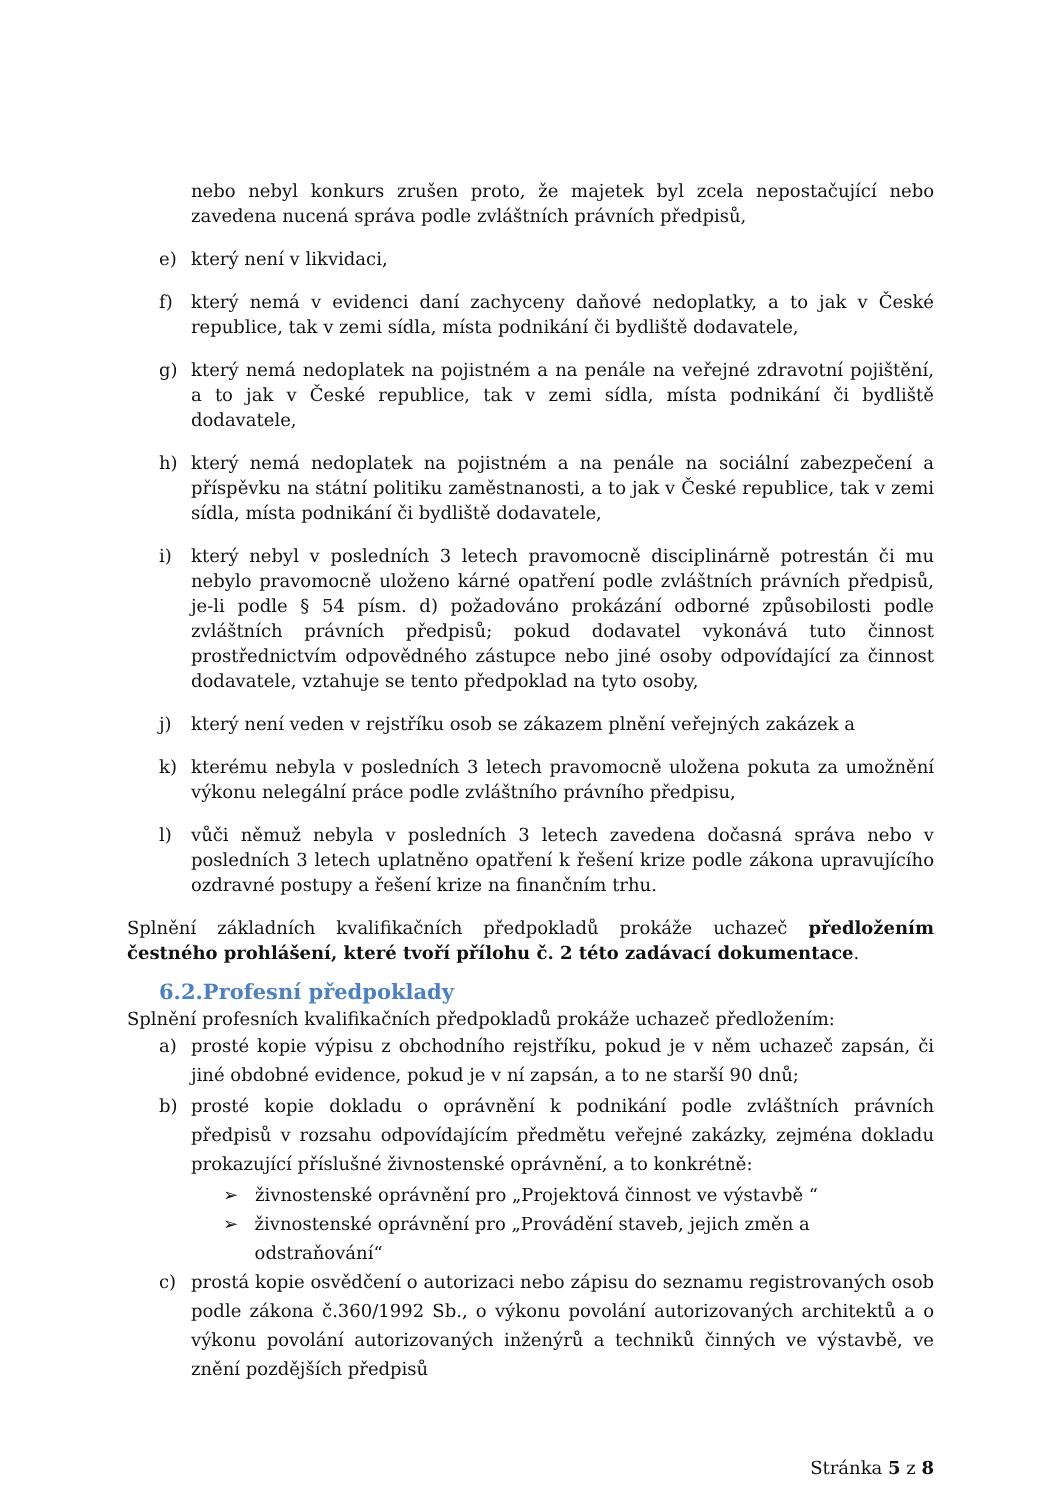nebo nebyl konkurs zrušen proto, že majetek byl zcela nepostačující nebo zavedena nucená správa podle zvláštních právních předpisů,
e) který není v likvidaci,
f) který nemá v evidenci daní zachyceny daňové nedoplatky, a to jak v České republice, tak v zemi sídla, místa podnikání či bydliště dodavatele,
g) který nemá nedoplatek na pojistném a na penále na veřejné zdravotní pojištění, a to jak v České republice, tak v zemi sídla, místa podnikání či bydliště dodavatele,
h) který nemá nedoplatek na pojistném a na penále na sociální zabezpečení a příspěvku na státní politiku zaměstnanosti, a to jak v České republice, tak v zemi sídla, místa podnikání či bydliště dodavatele,
i) který nebyl v posledních 3 letech pravomocně disciplinárně potrestán či mu nebylo pravomocně uloženo kárné opatření podle zvláštních právních předpisů, je-li podle § 54 písm. d) požadováno prokázání odborné způsobilosti podle zvláštních právních předpisů; pokud dodavatel vykonává tuto činnost prostřednictvím odpovědného zástupce nebo jiné osoby odpovídající za činnost dodavatele, vztahuje se tento předpoklad na tyto osoby,
j) který není veden v rejstříku osob se zákazem plnění veřejných zakázek a
k) kterému nebyla v posledních 3 letech pravomocně uložena pokuta za umožnění výkonu nelegální práce podle zvláštního právního předpisu,
l) vůči němuž nebyla v posledních 3 letech zavedena dočasná správa nebo v posledních 3 letech uplatněno opatření k řešení krize podle zákona upravujícího ozdravné postupy a řešení krize na finančním trhu.
Splnění základních kvalifikačních předpokladů prokáže uchazeč předložením čestného prohlášení, které tvoří přílohu č. 2 této zadávací dokumentace.
6.2.Profesní předpoklady
Splnění profesních kvalifikačních předpokladů prokáže uchazeč předložením:
a) prosté kopie výpisu z obchodního rejstříku, pokud je v něm uchazeč zapsán, či jiné obdobné evidence, pokud je v ní zapsán, a to ne starší 90 dnů;
b) prosté kopie dokladu o oprávnění k podnikání podle zvláštních právních předpisů v rozsahu odpovídajícím předmětu veřejné zakázky, zejména dokladu prokazující příslušné živnostenské oprávnění, a to konkrétně:
➢ živnostenské oprávnění pro „Projektová činnost ve výstavbě “
➢ živnostenské oprávnění pro „Provádění staveb, jejich změn a odstraňování“
c) prostá kopie osvědčení o autorizaci nebo zápisu do seznamu registrovaných osob podle zákona č.360/1992 Sb., o výkonu povolání autorizovaných architektů a o výkonu povolání autorizovaných inženýrů a techniků činných ve výstavbě, ve znění pozdějších předpisů
Stránka 5 z 8